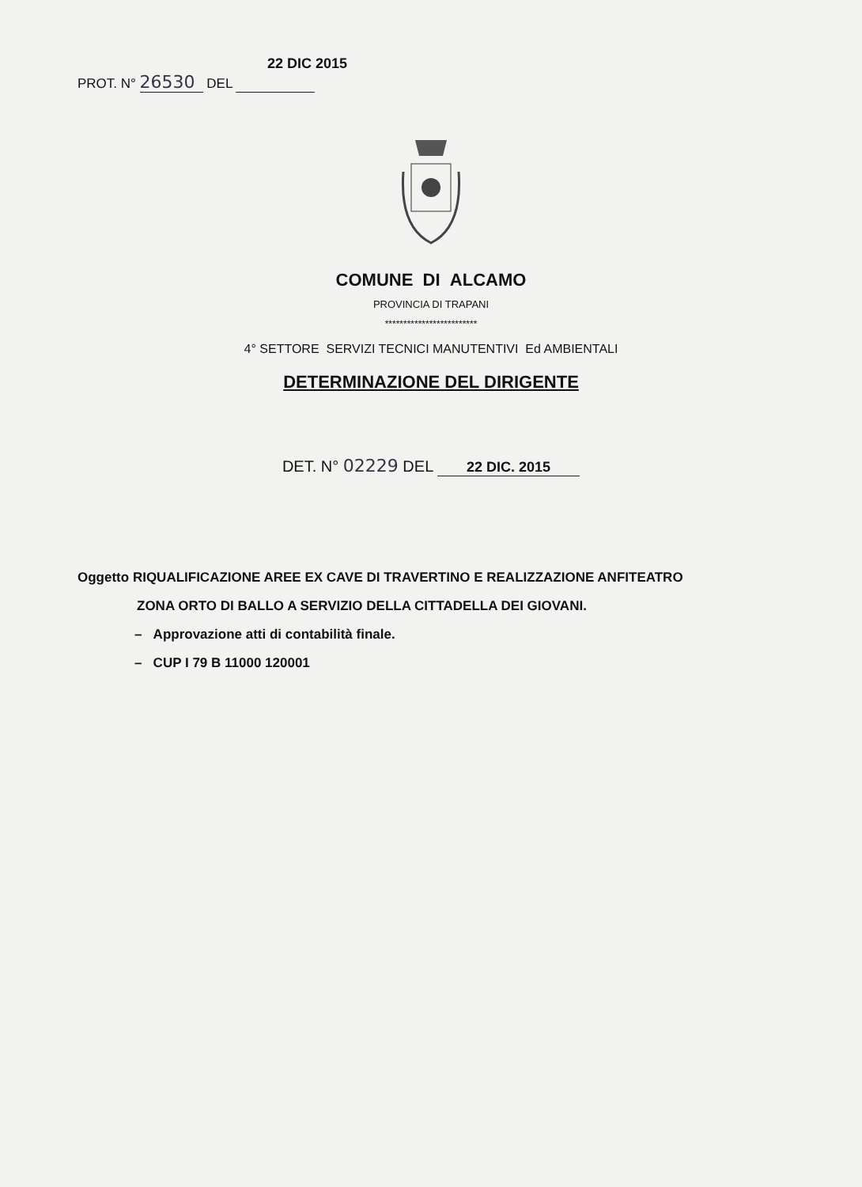22 DIC 2015
PROT. N° 26530 DEL
COMUNE DI ALCAMO
PROVINCIA DI TRAPANI
*************************
4° SETTORE SERVIZI TECNICI MANUTENTIVI Ed AMBIENTALI
DETERMINAZIONE DEL DIRIGENTE
DET. N° 02229 DEL 22 DIC. 2015
Oggetto RIQUALIFICAZIONE AREE EX CAVE DI TRAVERTINO E REALIZZAZIONE ANFITEATRO
ZONA ORTO DI BALLO A SERVIZIO DELLA CITTADELLA DEI GIOVANI.
– Approvazione atti di contabilità finale.
– CUP I 79 B 11000 120001